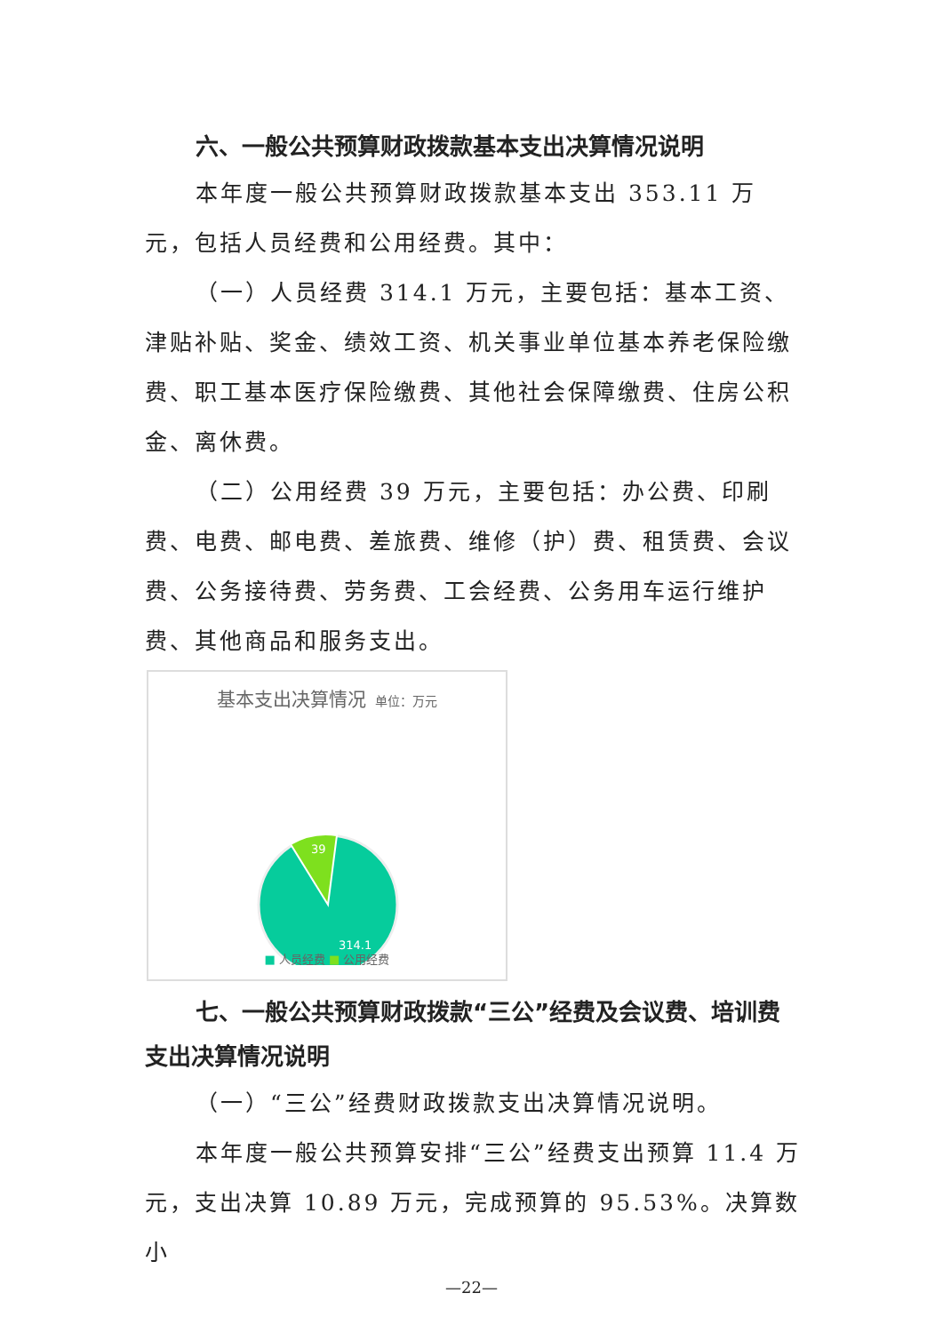六、一般公共预算财政拨款基本支出决算情况说明
本年度一般公共预算财政拨款基本支出 353.11 万元，包括人员经费和公用经费。其中：
（一）人员经费 314.1 万元，主要包括：基本工资、津贴补贴、奖金、绩效工资、机关事业单位基本养老保险缴费、职工基本医疗保险缴费、其他社会保障缴费、住房公积金、离休费。
（二）公用经费 39 万元，主要包括：办公费、印刷费、电费、邮电费、差旅费、维修（护）费、租赁费、会议费、公务接待费、劳务费、工会经费、公务用车运行维护费、其他商品和服务支出。
基本支出决算情况 单位：万元
39
314.1
■ 人员经费 ■ 公用经费
七、一般公共预算财政拨款“三公”经费及会议费、培训费支出决算情况说明
（一）“三公”经费财政拨款支出决算情况说明。
本年度一般公共预算安排“三公”经费支出预算 11.4 万元，支出决算 10.89 万元，完成预算的 95.53%。决算数小
—22—